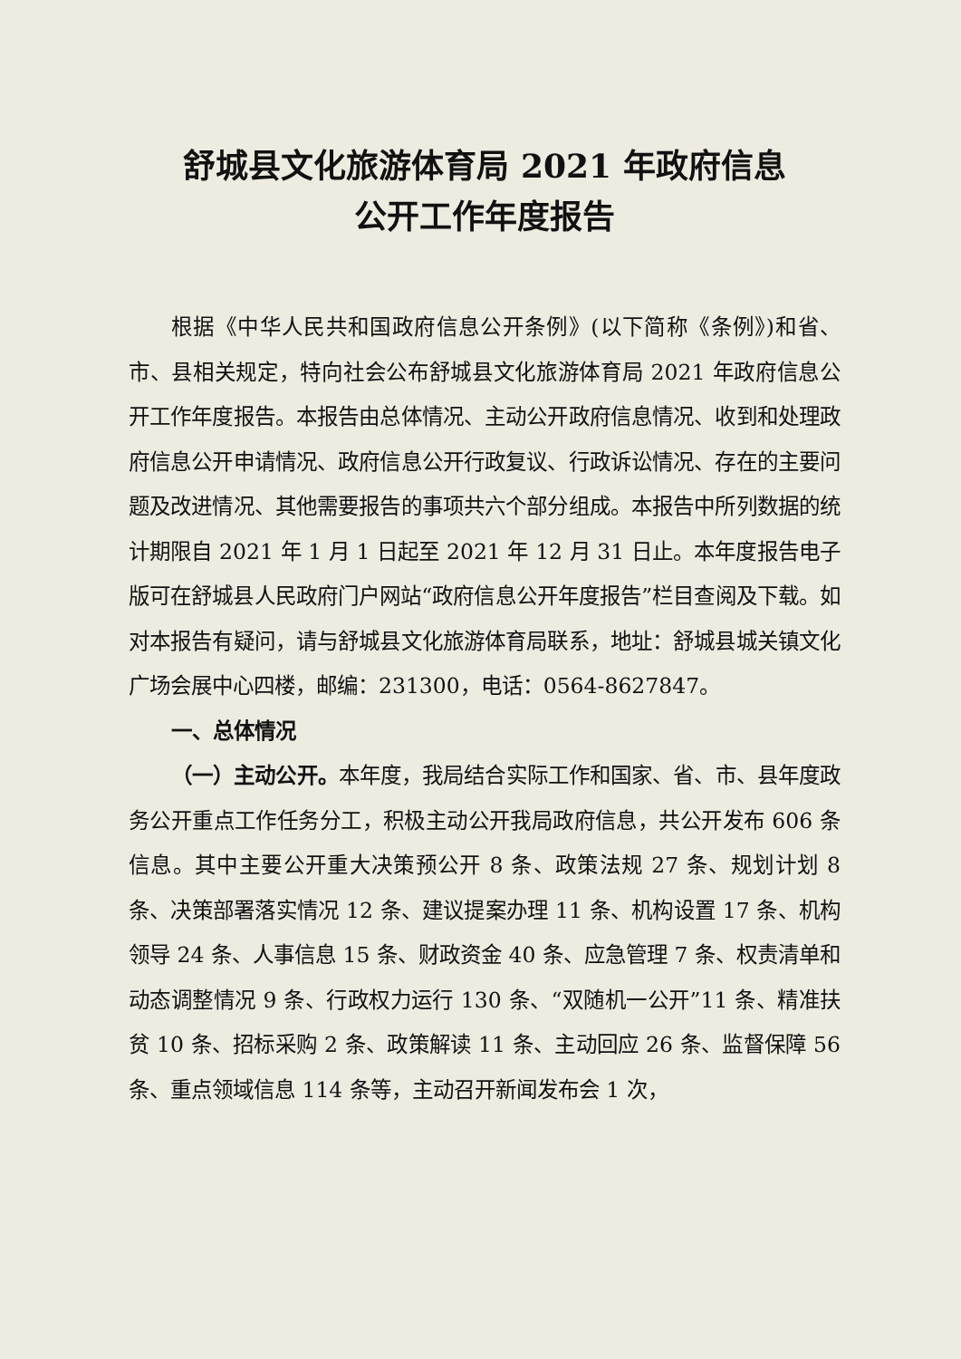舒城县文化旅游体育局 2021 年政府信息
公开工作年度报告
根据《中华人民共和国政府信息公开条例》(以下简称《条例》)和省、市、县相关规定，特向社会公布舒城县文化旅游体育局 2021 年政府信息公开工作年度报告。本报告由总体情况、主动公开政府信息情况、收到和处理政府信息公开申请情况、政府信息公开行政复议、行政诉讼情况、存在的主要问题及改进情况、其他需要报告的事项共六个部分组成。本报告中所列数据的统计期限自 2021 年 1 月 1 日起至 2021 年 12 月 31 日止。本年度报告电子版可在舒城县人民政府门户网站“政府信息公开年度报告”栏目查阅及下载。如对本报告有疑问，请与舒城县文化旅游体育局联系，地址：舒城县城关镇文化广场会展中心四楼，邮编：231300，电话：0564-8627847。
一、总体情况
（一）主动公开。本年度，我局结合实际工作和国家、省、市、县年度政务公开重点工作任务分工，积极主动公开我局政府信息，共公开发布 606 条信息。其中主要公开重大决策预公开 8 条、政策法规 27 条、规划计划 8 条、决策部署落实情况 12 条、建议提案办理 11 条、机构设置 17 条、机构领导 24 条、人事信息 15 条、财政资金 40 条、应急管理 7 条、权责清单和动态调整情况 9 条、行政权力运行 130 条、“双随机一公开”11 条、精准扶贫 10 条、招标采购 2 条、政策解读 11 条、主动回应 26 条、监督保障 56 条、重点领域信息 114 条等，主动召开新闻发布会 1 次，